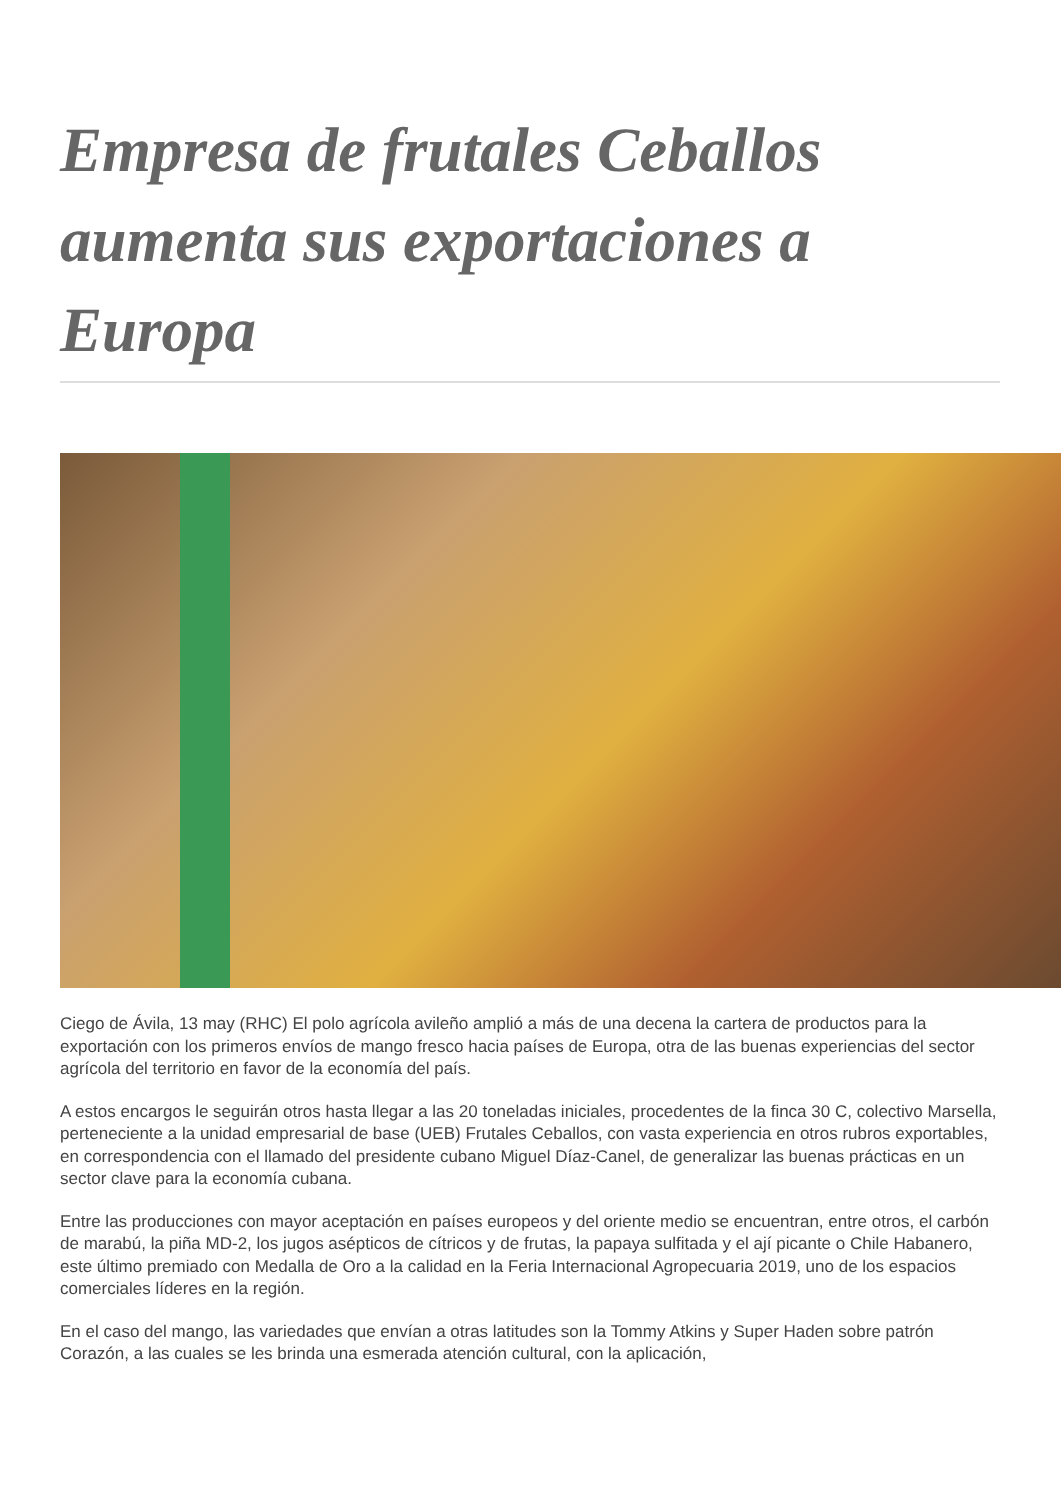Empresa de frutales Ceballos aumenta sus exportaciones a Europa
Ciego de Ávila, 13 may (RHC) El polo agrícola avileño amplió a más de una decena la cartera de productos para la exportación con los primeros envíos de mango fresco hacia países de Europa, otra de las buenas experiencias del sector agrícola del territorio en favor de la economía del país.
A estos encargos le seguirán otros hasta llegar a las 20 toneladas iniciales, procedentes de la finca 30 C, colectivo Marsella, perteneciente a la unidad empresarial de base (UEB) Frutales Ceballos, con vasta experiencia en otros rubros exportables, en correspondencia con el llamado del presidente cubano Miguel Díaz-Canel, de generalizar las buenas prácticas en un sector clave para la economía cubana.
Entre las producciones con mayor aceptación en países europeos y del oriente medio se encuentran, entre otros, el carbón de marabú, la piña MD-2, los jugos asépticos de cítricos y de frutas, la papaya sulfitada y el ají picante o Chile Habanero, este último premiado con Medalla de Oro a la calidad en la Feria Internacional Agropecuaria 2019, uno de los espacios comerciales líderes en la región.
En el caso del mango, las variedades que envían a otras latitudes son la Tommy Atkins y Super Haden sobre patrón Corazón, a las cuales se les brinda una esmerada atención cultural, con la aplicación,